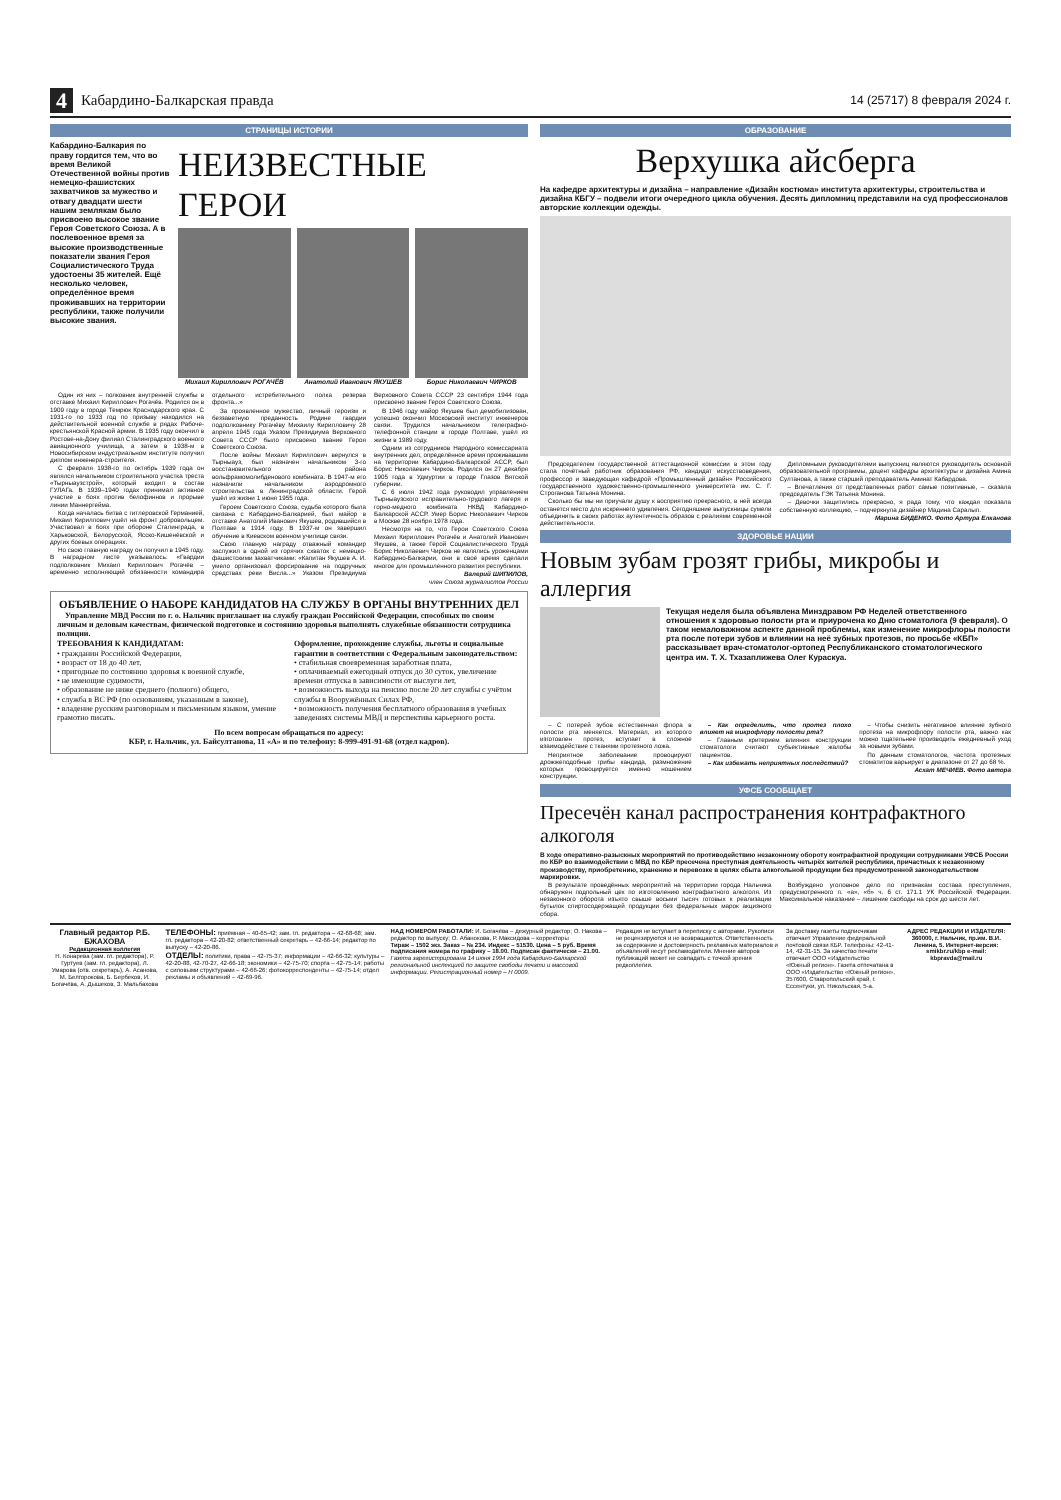4 Кабардино-Балкарская правда 14 (25717) 8 февраля 2024 г.
СТРАНИЦЫ ИСТОРИИ
Кабардино-Балкария по праву гордится тем, что во время Великой Отечественной войны против немецко-фашистских захватчиков за мужество и отвагу двадцати шести нашим землякам было присвоено высокое звание Героя Советского Союза. А в послевоенное время за высокие производственные показатели звания Героя Социалистического Труда удостоены 35 жителей. Ещё несколько человек, определённое время проживавших на территории республики, также получили высокие звания.
НЕИЗВЕСТНЫЕ ГЕРОИ
Михаил Кириллович РОГАЧЁВ Анатолий Иванович ЯКУШЕВ Борис Николаевич ЧИРКОВ
Один из них – полковник внутренней службы в отставке Михаил Кириллович Рогачёв. Родился он в 1909 году в городе Темрюк Краснодарского края. С 1931-го по 1933 год по призыву находился на действительной военной службе в рядах Рабоче-крестьянской Красной армии. В 1935 году окончил в Ростове-на-Дону филиал Сталинградского военного авиационного училища, а затем в 1938-м в Новосибирском индустриальном институте получил диплом инженера-строителя.
С февраля 1938-го по октябрь 1939 года он являлся начальником строительного участка треста «Тырныаузстрой», который входил в состав ГУЛАГа. В 1939–1940 годах принимал активное участие в боях против белофиннов и прорыве линии Маннергейма.
Когда началась битва с гитлеровской Германией, Михаил Кириллович ушёл на фронт добровольцем. Участвовал в боях при обороне Сталинграда, в Харьковской, Белорусской, Ясско-Кишенёвской и других боевых операциях.
Но свою главную награду он получил в 1945 году. В наградном листе указывалось: «Гвардии подполковник Михаил Кириллович Рогачёв – временно исполняющий обязанности командира отдельного истребительного полка резерва фронта...»
За проявленное мужество, личный героизм и беззаветную преданность Родине гвардии подполковнику Рогачёву Михаилу Кирилловичу 28 апреля 1945 года Указом Президиума Верховного Совета СССР было присвоено звание Героя Советского Союза.
После войны Михаил Кириллович вернулся в Тырныауз, был назначен начальником 3-го восстановительного района вольфрамомолибденового комбината. В 1947-м его назначили начальником аэродромного строительства в Ленинградской области. Герой ушёл из жизни 1 июня 1955 года.
Героем Советского Союза, судьба которого была связана с Кабардино-Балкарией, был майор в отставке Анатолий Иванович Якушев, родившийся в Полтаве в 1914 году. В 1937-м он завершил обучение в Киевском военном училище связи.
Свою главную награду отважный командир заслужил в одной из горячих схваток с немецко-фашистскими захватчиками: «Капитан Якушев А. И. умело организовал форсирование на подручных средствах реки Висла...» Указом Президиума Верховного Совета СССР 23 сентября 1944 года присвоено звание Героя Советского Союза.
В 1946 году майор Якушев был демобилизован, успешно окончил Московский институт инженеров связи. Трудился начальником телеграфно-телефонной станции в городе Полтаве, ушёл из жизни в 1989 году.
Одним из сотрудников Народного комиссариата внутренних дел, определённое время проживавшим на территории Кабардино-Балкарской АССР, был Борис Николаевич Чирков. Родился он 27 декабря 1905 года в Удмуртии в городе Глазов Вятской губернии.
С 6 июля 1942 года руководил управлением Тырныаузского исправительно-трудового лагеря и горно-медного комбината НКВД Кабардино-Балкарской АССР. Умер Борис Николаевич Чирков в Москве 28 ноября 1978 года.
Несмотря на то, что Герои Советского Союза Михаил Кириллович Рогачёв и Анатолий Иванович Якушев, а также Герой Социалистического Труда Борис Николаевич Чирков не являлись уроженцами Кабардино-Балкарии, они в своё время сделали многое для промышленного развития республики.
Валерий ШИПИЛОВ,
член Союза журналистов России
ОБЪЯВЛЕНИЕ О НАБОРЕ КАНДИДАТОВ НА СЛУЖБУ В ОРГАНЫ ВНУТРЕННИХ ДЕЛ
Управление МВД России по г. о. Нальчик приглашает на службу граждан Российской Федерации, способных по своим личным и деловым качествам, физической подготовке и состоянию здоровья выполнять служебные обязанности сотрудника полиции.
ТРЕБОВАНИЯ К КАНДИДАТАМ:
• гражданин Российской Федерации,
• возраст от 18 до 40 лет,
• пригодные по состоянию здоровья к военной службе,
• не имеющие судимости,
• образование не ниже среднего (полного) общего,
• служба в ВС РФ (по основаниям, указанным в законе),
• владение русским разговорным и письменным языком, умение грамотно писать.
Оформление, прохождение службы, льготы и социальные гарантии в соответствии с Федеральным законодательством:
• стабильная своевременная заработная плата,
• оплачиваемый ежегодный отпуск до 30 суток, увеличение времени отпуска в зависимости от выслуги лет,
• возможность выхода на пенсию после 20 лет службы с учётом службы в Вооружённых Силах РФ,
• возможность получения бесплатного образования в учебных заведениях системы МВД и перспектива карьерного роста.
По всем вопросам обращаться по адресу:
КБР, г. Нальчик, ул. Байсултанова, 11 «А» и по телефону: 8-999-491-91-68 (отдел кадров).
ОБРАЗОВАНИЕ
Верхушка айсберга
На кафедре архитектуры и дизайна – направление «Дизайн костюма» института архитектуры, строительства и дизайна КБГУ – подвели итоги очередного цикла обучения. Десять дипломниц представили на суд профессионалов авторские коллекции одежды.
Председателем государственной аттестационной комиссии в этом году стала почётный работник образования РФ, кандидат искусствоведения, профессор и заведующая кафедрой «Промышленный дизайн» Российского государственного художественно-промышленного университета им. С. Г. Строганова Татьяна Монина.
Сколько бы мы ни приучали душу к восприятию прекрасного, в ней всегда останется место для искреннего удивления. Сегодняшние выпускницы сумели объединить в своих работах аутентичность образов с реалиями современной действительности.
Дипломными руководителями выпускниц являются руководитель основной образовательной программы, доцент кафедры архитектуры и дизайна Амина Султанова, а также старший преподаватель Аминат Кабардова.
– Впечатления от представленных работ самые позитивные, – сказала председатель ГЭК Татьяна Монина.
– Девочки защитились прекрасно, я рада тому, что каждая показала собственную коллекцию, – подчеркнула дизайнер Мадина Саралып.
Марина БИДЕНКО. Фото Артура Елканова
ЗДОРОВЬЕ НАЦИИ
Новым зубам грозят грибы, микробы и аллергия
Текущая неделя была объявлена Минздравом РФ Неделей ответственного отношения к здоровью полости рта и приурочена ко Дню стоматолога (9 февраля). О таком немаловажном аспекте данной проблемы, как изменение микрофлоры полости рта после потери зубов и влиянии на неё зубных протезов, по просьбе «КБП» рассказывает врач-стоматолог-ортопед Республиканского стоматологического центра им. Т. Х. Тхазаплижева Олег Кураскуа.
– С потерей зубов естественная флора в полости рта меняется. Материал, из которого изготовлен протез, вступает в сложное взаимодействие с тканями протезного ложа.
Неприятное заболевание провоцируют дрожжеподобные грибы кандида, размножение которых провоцируется именно ношением конструкции.
– Как определить, что протез плохо влияет на микрофлору полости рта?
– Главным критерием влияния конструкции стоматологи считают субъективные жалобы пациентов.
– Как избежать неприятных последствий?
– Чтобы снизить негативное влияние зубного протеза на микрофлору полости рта, важно как можно тщательнее производить ежедневный уход за новыми зубами.
По данным стоматологов, частота протезных стоматитов варьирует в диапазоне от 27 до 68 %.
Асхат МЕЧИЕВ. Фото автора
УФСБ СООБЩАЕТ
Пресечён канал распространения контрафактного алкоголя
В ходе оперативно-разыскных мероприятий по противодействию незаконному обороту контрафактной продукции сотрудниками УФСБ России по КБР во взаимодействии с МВД по КБР пресечена преступная деятельность четырёх жителей республики, причастных к незаконному производству, приобретению, хранению и перевозке в целях сбыта алкогольной продукции без предусмотренной законодательством маркировки.
В результате проведённых мероприятий на территории города Нальчика обнаружен подпольный цех по изготовлению контрафактного алкоголя. Из незаконного оборота изъято свыше восьми тысяч готовых к реализации бутылок спиртосодержащей продукции без федеральных марок акцизного сбора.
Возбуждено уголовное дело по признакам состава преступления, предусмотренного п. «а», «б» ч. 6 ст. 171.1 УК Российской Федерации. Максимальное наказание – лишение свободы на срок до шести лет.
Главный редактор Р.Б. БЖАХОВА
Редакционная коллегия
Н. Конарева (зам. гл. редактора), Р. Гуртуев (зам. гл. редактора), Л. Умарова (отв. секретарь), А. Асанова, М. Белгорокова, Б. Бербеков, И. Богачёва, А. Дышеков, З. Мальбахова
ТЕЛЕФОНЫ: приёмная – 40-65-42; зам. гл. редактора – 42-68-68; зам. гл. редактора – 42-20-82; ответственный секретарь – 42-66-14; редактор по выпуску – 42-20-86.
ОТДЕЛЫ: политики, права – 42-75-37; информации – 42-66-32; культуры – 42-20-88, 42-70-27, 42-66-18; экономики – 42-75-70; спорта – 42-75-14; работы с силовыми структурами – 42-66-26; фотокорреспонденты – 42-75-14; отдел рекламы и объявлений – 42-69-96.
НАД НОМЕРОМ РАБОТАЛИ: И. Богачёва – дежурный редактор; О. Накова – редактор по выпуску; О. Абанокова, Р. Максидова – корректоры
Тираж – 1502 экз. Заказ – № 234. Индекс – 51530. Цена – 5 руб. Время подписания номера по графику – 18.00. Подписан фактически – 21.00.
Газета зарегистрирована 14 июня 1994 года Кабардино-Балкарской региональной инспекцией по защите свободы печати и массовой информации. Регистрационный номер – Н 0009.
Редакция не вступает в переписку с авторами. Рукописи не рецензируются и не возвращаются. Ответственность за содержание и достоверность рекламных материалов и объявлений несут рекламодатели. Мнение авторов публикаций может не совпадать с точкой зрения редколлегии.
За доставку газеты подписчикам отвечает Управление федеральной почтовой связи КБР. Телефоны: 42-41-14, 42-31-15. За качество печати отвечает ООО «Издательство «Южный регион». Газета отпечатана в ООО «Издательство «Южный регион», 357600, Ставропольский край, г. Ессентуки, ул. Никольская, 5-а.
АДРЕС РЕДАКЦИИ И ИЗДАТЕЛЯ: 360000, г. Нальчик, пр.им. В.И. Ленина, 5. Интернет-версия: smikbr.ru/kbp e-mail: kbpravda@mail.ru